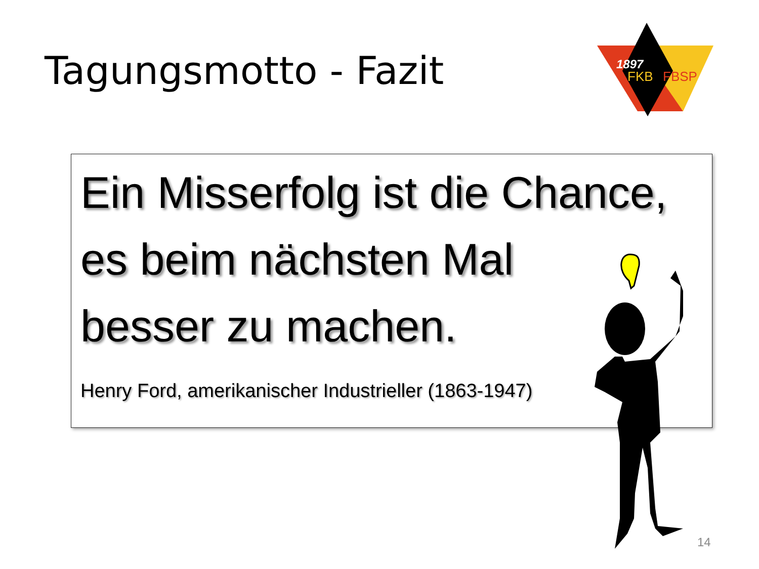Tagungsmotto - Fazit
1897
FKB
FBSP
Ein Misserfolg ist die Chance,
es beim nächsten Mal
besser zu machen.
Henry Ford, amerikanischer Industrieller (1863-1947)
14